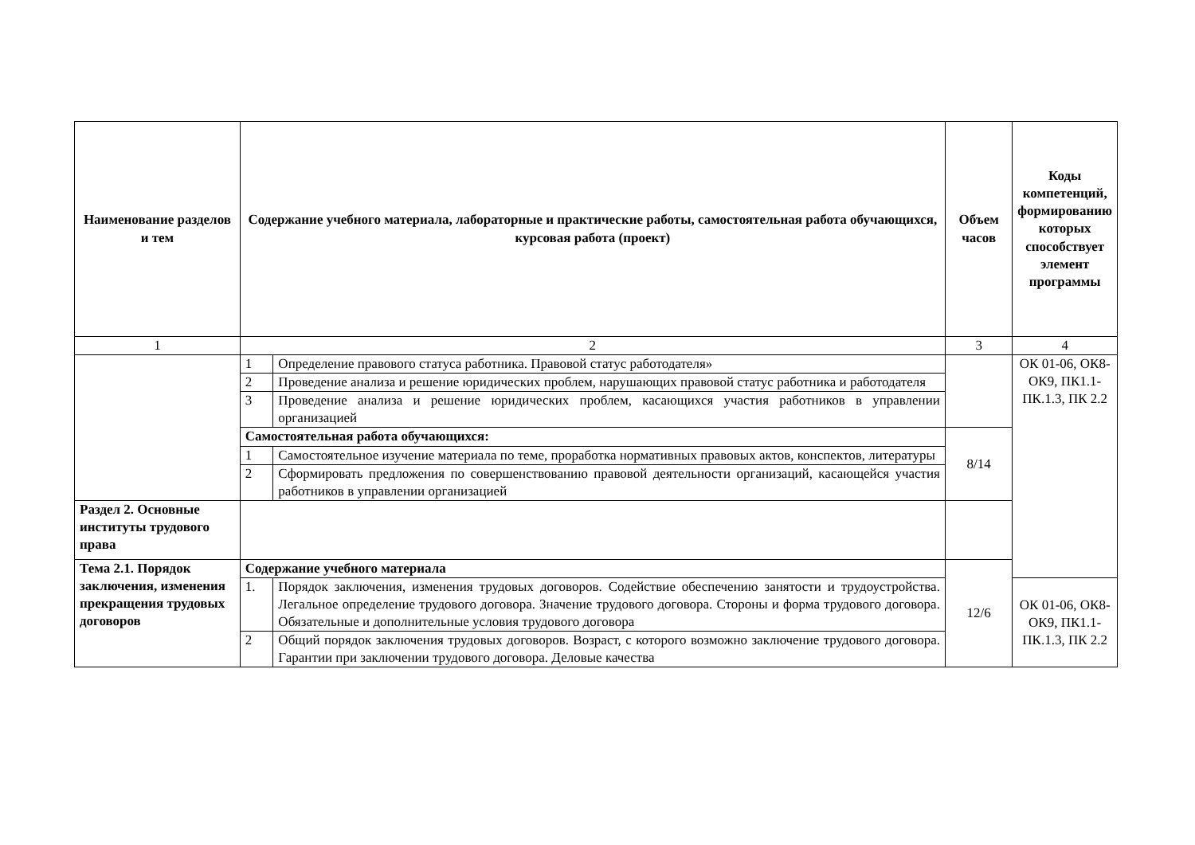| Наименование разделов и тем | Содержание учебного материала, лабораторные и практические работы, самостоятельная работа обучающихся, курсовая работа (проект) | | Объем часов | Коды компетенций, формированию которых способствует элемент программы |
| --- | --- | --- | --- | --- |
| 1 | 2 | | 3 | 4 |
| | 1 | Определение правового статуса работника. Правовой статус работодателя» | | ОК 01-06, ОК8-ОК9, ПК1.1-ПК.1.3, ПК 2.2 |
| | 2 | Проведение анализа и решение юридических проблем, нарушающих правовой статус работника и работодателя | | |
| | 3 | Проведение анализа и решение юридических проблем, касающихся участия работников в управлении организацией | | |
| | Самостоятельная работа обучающихся: | | 8/14 | |
| | 1 | Самостоятельное изучение материала по теме, проработка нормативных правовых актов, конспектов, литературы | | |
| | 2 | Сформировать предложения по совершенствованию правовой деятельности организаций, касающейся участия работников в управлении организацией | | |
| Раздел 2. Основные институты трудового права | | | | |
| Тема 2.1. Порядок заключения, изменения прекращения трудовых договоров | Содержание учебного материала | | 12/6 | |
| | 1. | Порядок заключения, изменения трудовых договоров. Содействие обеспечению занятости и трудоустройства. Легальное определение трудового договора. Значение трудового договора. Стороны и форма трудового договора. Обязательные и дополнительные условия трудового договора | | ОК 01-06, ОК8-ОК9, ПК1.1-ПК.1.3, ПК 2.2 |
| | 2 | Общий порядок заключения трудовых договоров. Возраст, с которого возможно заключение трудового договора. Гарантии при заключении трудового договора. Деловые качества | | |